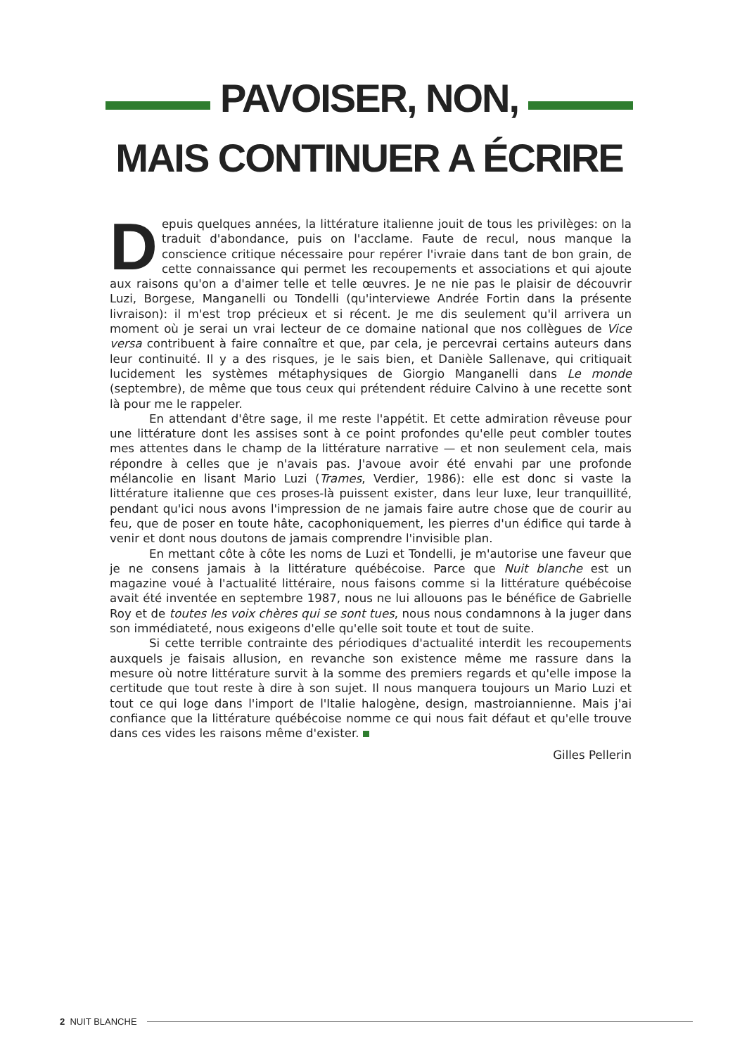PAVOISER, NON,
MAIS CONTINUER A ÉCRIRE
Depuis quelques années, la littérature italienne jouit de tous les privilèges: on la traduit d'abondance, puis on l'acclame. Faute de recul, nous manque la conscience critique nécessaire pour repérer l'ivraie dans tant de bon grain, de cette connaissance qui permet les recoupements et associations et qui ajoute aux raisons qu'on a d'aimer telle et telle œuvres. Je ne nie pas le plaisir de découvrir Luzi, Borgese, Manganelli ou Tondelli (qu'interviewe Andrée Fortin dans la présente livraison): il m'est trop précieux et si récent. Je me dis seulement qu'il arrivera un moment où je serai un vrai lecteur de ce domaine national que nos collègues de Vice versa contribuent à faire connaître et que, par cela, je percevrai certains auteurs dans leur continuité. Il y a des risques, je le sais bien, et Danièle Sallenave, qui critiquait lucidement les systèmes métaphysiques de Giorgio Manganelli dans Le monde (septembre), de même que tous ceux qui prétendent réduire Calvino à une recette sont là pour me le rappeler.
En attendant d'être sage, il me reste l'appétit. Et cette admiration rêveuse pour une littérature dont les assises sont à ce point profondes qu'elle peut combler toutes mes attentes dans le champ de la littérature narrative — et non seulement cela, mais répondre à celles que je n'avais pas. J'avoue avoir été envahi par une profonde mélancolie en lisant Mario Luzi (Trames, Verdier, 1986): elle est donc si vaste la littérature italienne que ces proses-là puissent exister, dans leur luxe, leur tranquillité, pendant qu'ici nous avons l'impression de ne jamais faire autre chose que de courir au feu, que de poser en toute hâte, cacophoniquement, les pierres d'un édifice qui tarde à venir et dont nous doutons de jamais comprendre l'invisible plan.
En mettant côte à côte les noms de Luzi et Tondelli, je m'autorise une faveur que je ne consens jamais à la littérature québécoise. Parce que Nuit blanche est un magazine voué à l'actualité littéraire, nous faisons comme si la littérature québécoise avait été inventée en septembre 1987, nous ne lui allouons pas le bénéfice de Gabrielle Roy et de toutes les voix chères qui se sont tues, nous nous condamnons à la juger dans son immédiateté, nous exigeons d'elle qu'elle soit toute et tout de suite.
Si cette terrible contrainte des périodiques d'actualité interdit les recoupements auxquels je faisais allusion, en revanche son existence même me rassure dans la mesure où notre littérature survit à la somme des premiers regards et qu'elle impose la certitude que tout reste à dire à son sujet. Il nous manquera toujours un Mario Luzi et tout ce qui loge dans l'import de l'Italie halogène, design, mastroiannienne. Mais j'ai confiance que la littérature québécoise nomme ce qui nous fait défaut et qu'elle trouve dans ces vides les raisons même d'exister.
Gilles Pellerin
2 NUIT BLANCHE